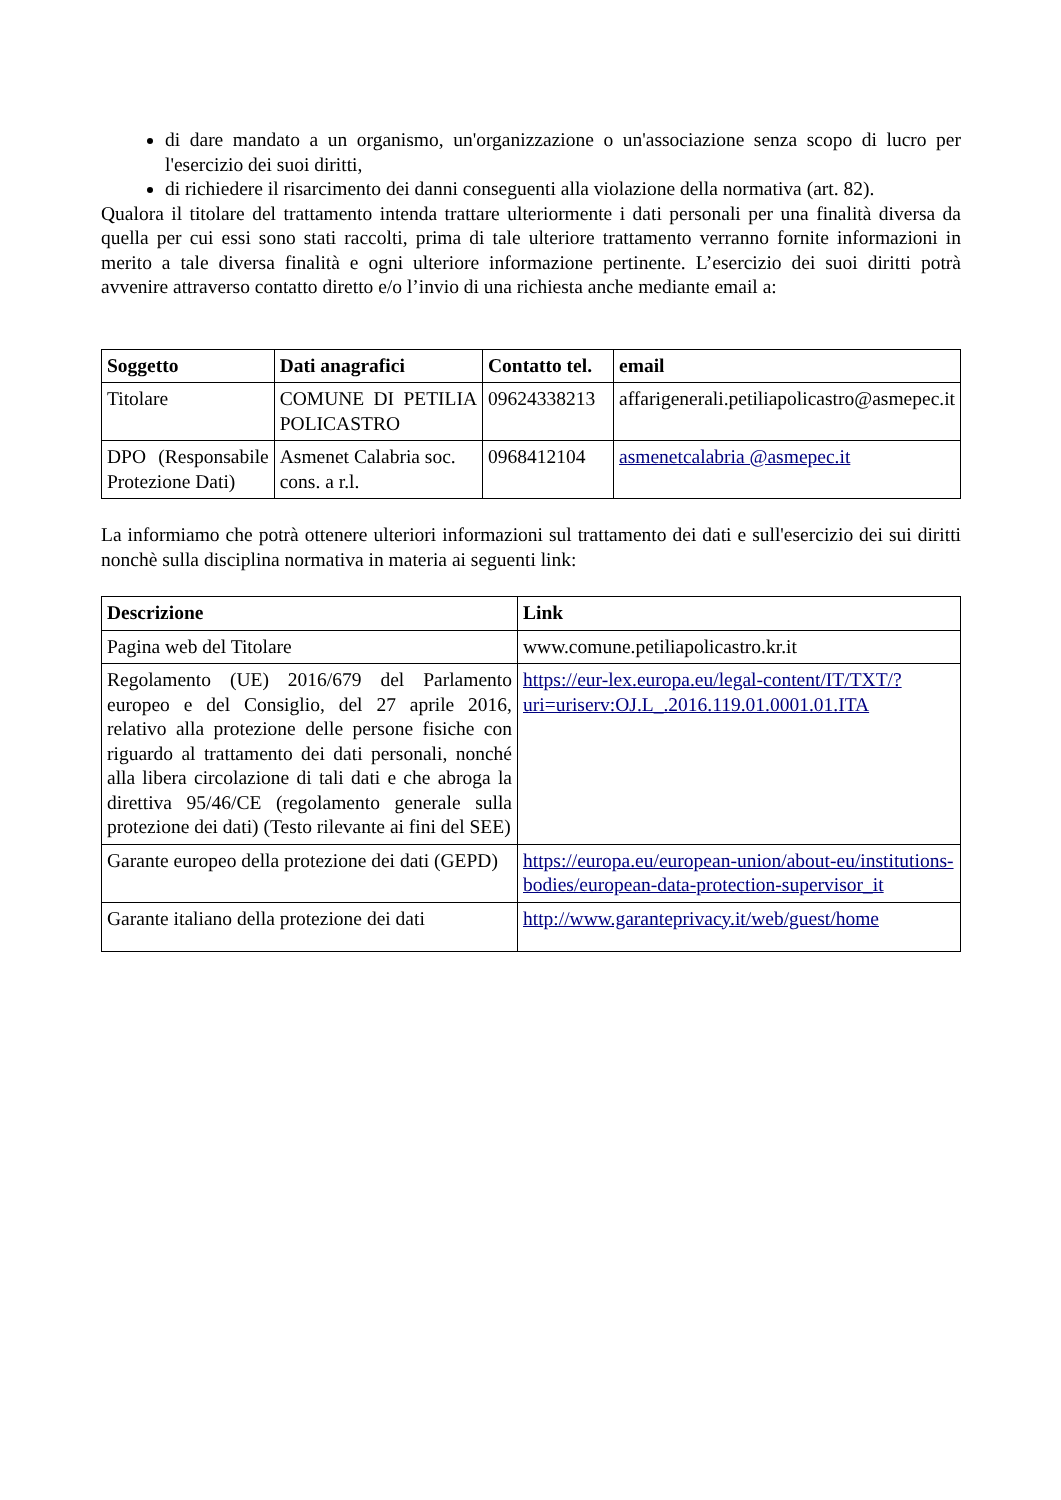di dare mandato a un organismo, un'organizzazione o un'associazione senza scopo di lucro per l'esercizio dei suoi diritti,
di richiedere il risarcimento dei danni conseguenti alla violazione della normativa (art. 82).
Qualora il titolare del trattamento intenda trattare ulteriormente i dati personali per una finalità diversa da quella per cui essi sono stati raccolti, prima di tale ulteriore trattamento verranno fornite informazioni in merito a tale diversa finalità e ogni ulteriore informazione pertinente. L’esercizio dei suoi diritti potrà avvenire attraverso contatto diretto e/o l’invio di una richiesta anche mediante email a:
| Soggetto | Dati anagrafici | Contatto tel. | email |
| --- | --- | --- | --- |
| Titolare | COMUNE DI PETILIA POLICASTRO | 09624338213 | affarigenerali.petiliapolicastro@asmepec.it |
| DPO (Responsabile Protezione Dati) | Asmenet Calabria soc. cons. a r.l. | 0968412104 | asmenetcalabria @asmepec.it |
La informiamo che potrà ottenere ulteriori informazioni sul trattamento dei dati e sull'esercizio dei sui diritti nonchè sulla disciplina normativa in materia ai seguenti link:
| Descrizione | Link |
| --- | --- |
| Pagina web del Titolare | www.comune.petiliapolicastro.kr.it |
| Regolamento (UE) 2016/679 del Parlamento europeo e del Consiglio, del 27 aprile 2016, relativo alla protezione delle persone fisiche con riguardo al trattamento dei dati personali, nonché alla libera circolazione di tali dati e che abroga la direttiva 95/46/CE (regolamento generale sulla protezione dei dati) (Testo rilevante ai fini del SEE) | https://eur-lex.europa.eu/legal-content/IT/TXT/?uri=uriserv:OJ.L_.2016.119.01.0001.01.ITA |
| Garante europeo della protezione dei dati (GEPD) | https://europa.eu/european-union/about-eu/institutions-bodies/european-data-protection-supervisor_it |
| Garante italiano della protezione dei dati | http://www.garanteprivacy.it/web/guest/home |